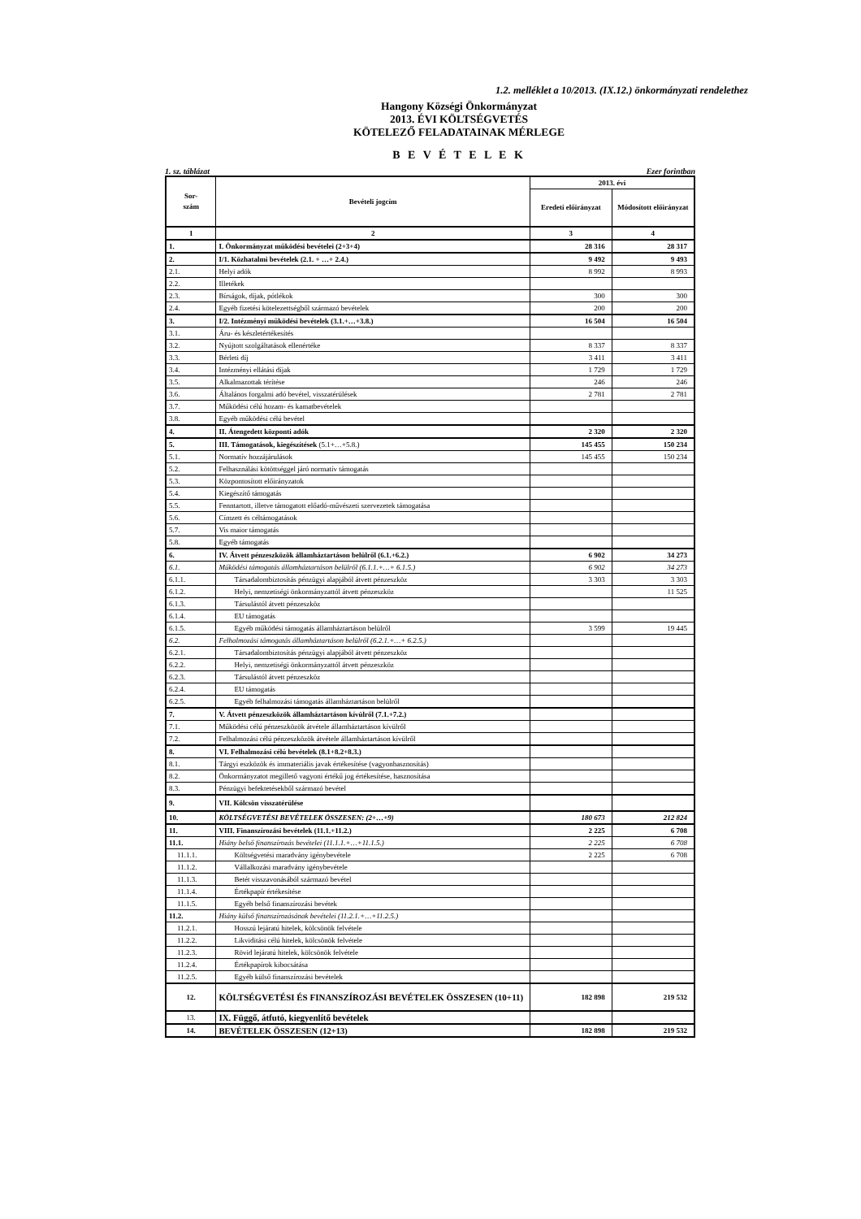1.2. melléklet a 10/2013. (IX.12.) önkormányzati rendelethez
Hangony Községi Önkormányzat
2013. ÉVI KÖLTSÉGVETÉS
KÖTELEZŐ FELADATAINAK MÉRLEGE
B E V É T E L E K
1. sz. táblázat Ezer forintban
| Sor- szám | Bevételi jogcím | 2013. évi | |
| --- | --- | --- | --- |
| | | Eredeti előirányzat | Módosított előirányzat |
| 1 | 2 | 3 | 4 |
| 1. | I. Önkormányzat működési bevételei (2+3+4) | 28 316 | 28 317 |
| 2. | I/1. Közhatalmi bevételek (2.1. + …+ 2.4.) | 9 492 | 9 493 |
| 2.1. | Helyi adók | 8 992 | 8 993 |
| 2.2. | Illetékek | | |
| 2.3. | Bírságok, díjak, pótlékok | 300 | 300 |
| 2.4. | Egyéb fizetési kötelezettségből származó bevételek | 200 | 200 |
| 3. | I/2. Intézményi működési bevételek (3.1.+…+3.8.) | 16 504 | 16 504 |
| 3.1. | Áru- és készletértékesítés | | |
| 3.2. | Nyújtott szolgáltatások ellenértéke | 8 337 | 8 337 |
| 3.3. | Bérleti díj | 3 411 | 3 411 |
| 3.4. | Intézményi ellátási díjak | 1 729 | 1 729 |
| 3.5. | Alkalmazottak térítése | 246 | 246 |
| 3.6. | Általános forgalmi adó bevétel, visszatérülések | 2 781 | 2 781 |
| 3.7. | Működési célú hozam- és kamatbevételek | | |
| 3.8. | Egyéb működési célú bevétel | | |
| 4. | II. Átengedett központi adók | 2 320 | 2 320 |
| 5. | III. Támogatások, kiegészítések (5.1+…+5.8.) | 145 455 | 150 234 |
| 5.1. | Normatív hozzájárulások | 145 455 | 150 234 |
| 5.2. | Felhasználási kötöttséggel járó normatív támogatás | | |
| 5.3. | Központosított előirányzatok | | |
| 5.4. | Kiegészítő támogatás | | |
| 5.5. | Fenntartott, illetve támogatott előadó-művészeti szervezetek támogatása | | |
| 5.6. | Címzett és céltámogatások | | |
| 5.7. | Vis maior támogatás | | |
| 5.8. | Egyéb támogatás | | |
| 6. | IV. Átvett pénzeszközök államháztartáson belülről (6.1.+6.2.) | 6 902 | 34 273 |
| 6.1. | Működési támogatás államháztartáson belülről (6.1.1.+…+ 6.1.5.) | 6 902 | 34 273 |
| 6.1.1. | Társadalombiztosítás pénzügyi alapjából átvett pénzeszköz | 3 303 | 3 303 |
| 6.1.2. | Helyi, nemzetiségi önkormányzattól átvett pénzeszköz | | 11 525 |
| 6.1.3. | Társulástól átvett pénzeszköz | | |
| 6.1.4. | EU támogatás | | |
| 6.1.5. | Egyéb működési támogatás államháztartáson belülről | 3 599 | 19 445 |
| 6.2. | Felhalmozási támogatás államháztartáson belülről (6.2.1.+…+ 6.2.5.) | | |
| 6.2.1. | Társadalombiztosítás pénzügyi alapjából átvett pénzeszköz | | |
| 6.2.2. | Helyi, nemzetiségi önkormányzattól átvett pénzeszköz | | |
| 6.2.3. | Társulástól átvett pénzeszköz | | |
| 6.2.4. | EU támogatás | | |
| 6.2.5. | Egyéb felhalmozási támogatás államháztartáson belülről | | |
| 7. | V. Átvett pénzeszközök államháztartáson kívülről (7.1.+7.2.) | | |
| 7.1. | Működési célú pénzeszközök átvétele államháztartáson kívülről | | |
| 7.2. | Felhalmozási célú pénzeszközök átvétele államháztartáson kívülről | | |
| 8. | VI. Felhalmozási célú bevételek (8.1+8.2+8.3.) | | |
| 8.1. | Tárgyi eszközök és immateriális javak értékesítése (vagyonhasznosítás) | | |
| 8.2. | Önkormányzatot megillető vagyoni értékű jog értékesítése, hasznosítása | | |
| 8.3. | Pénzügyi befektetésekből származó bevétel | | |
| 9. | VII. Kölcsön visszatérülése | | |
| 10. | KÖLTSÉGVETÉSI BEVÉTELEK ÖSSZESEN: (2+…+9) | 180 673 | 212 824 |
| 11. | VIII. Finanszírozási bevételek (11.1.+11.2.) | 2 225 | 6 708 |
| 11.1. | Hiány belső finanszírozás bevételei (11.1.1.+…+11.1.5.) | 2 225 | 6 708 |
| 11.1.1. | Költségvetési maradvány igénybevétele | 2 225 | 6 708 |
| 11.1.2. | Vállalkozási maradvány igénybevétele | | |
| 11.1.3. | Betét visszavonásából származó bevétel | | |
| 11.1.4. | Értékpapír értékesítése | | |
| 11.1.5. | Egyéb belső finanszírozási bevétek | | |
| 11.2. | Hiány külső finanszírozásának bevételei (11.2.1.+…+11.2.5.) | | |
| 11.2.1. | Hosszú lejáratú hitelek, kölcsönök felvétele | | |
| 11.2.2. | Likviditási célú hitelek, kölcsönök felvétele | | |
| 11.2.3. | Rövid lejáratú hitelek, kölcsönök felvétele | | |
| 11.2.4. | Értékpapírok kibocsátása | | |
| 11.2.5. | Egyéb külső finanszírozási bevételek | | |
| 12. | KÖLTSÉGVETÉSI ÉS FINANSZÍROZÁSI BEVÉTELEK ÖSSZESEN (10+11) | 182 898 | 219 532 |
| 13. | IX. Függő, átfutó, kiegyenlítő bevételek | | |
| 14. | BEVÉTELEK ÖSSZESEN (12+13) | 182 898 | 219 532 |